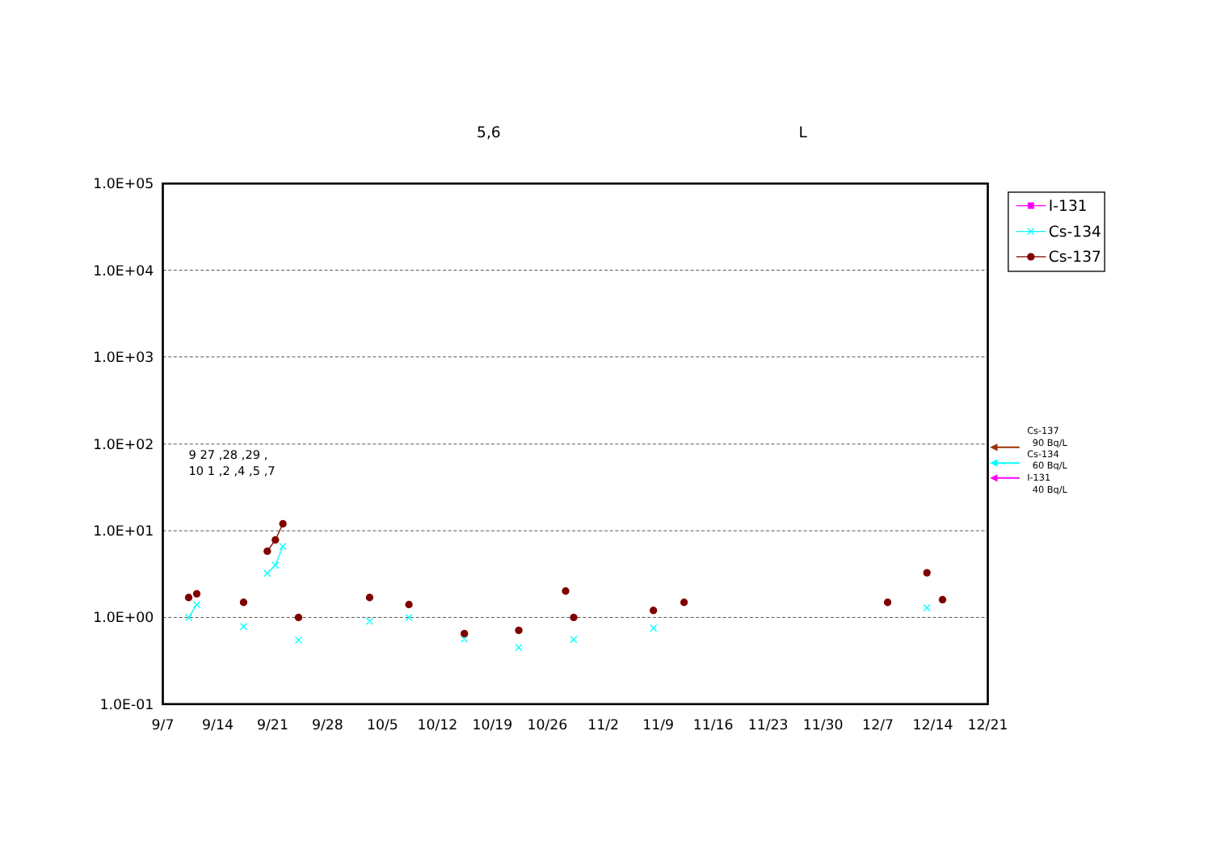5,6
L
1.0E+05
1.0E+04
1.0E+03
1.0E+02
1.0E+01
1.0E+00
1.0E-01
9/7
9/14
9/21
9/28
10/5
10/12
10/19
10/26
11/2
11/9
11/16
11/23
11/30
12/7
12/14
12/21
9 27 ,28 ,29 ,
10 1 ,2 ,4 ,5 ,7
I-131
Cs-134
Cs-137
Cs-137
90 Bq/L
Cs-134
60 Bq/L
I-131
40 Bq/L